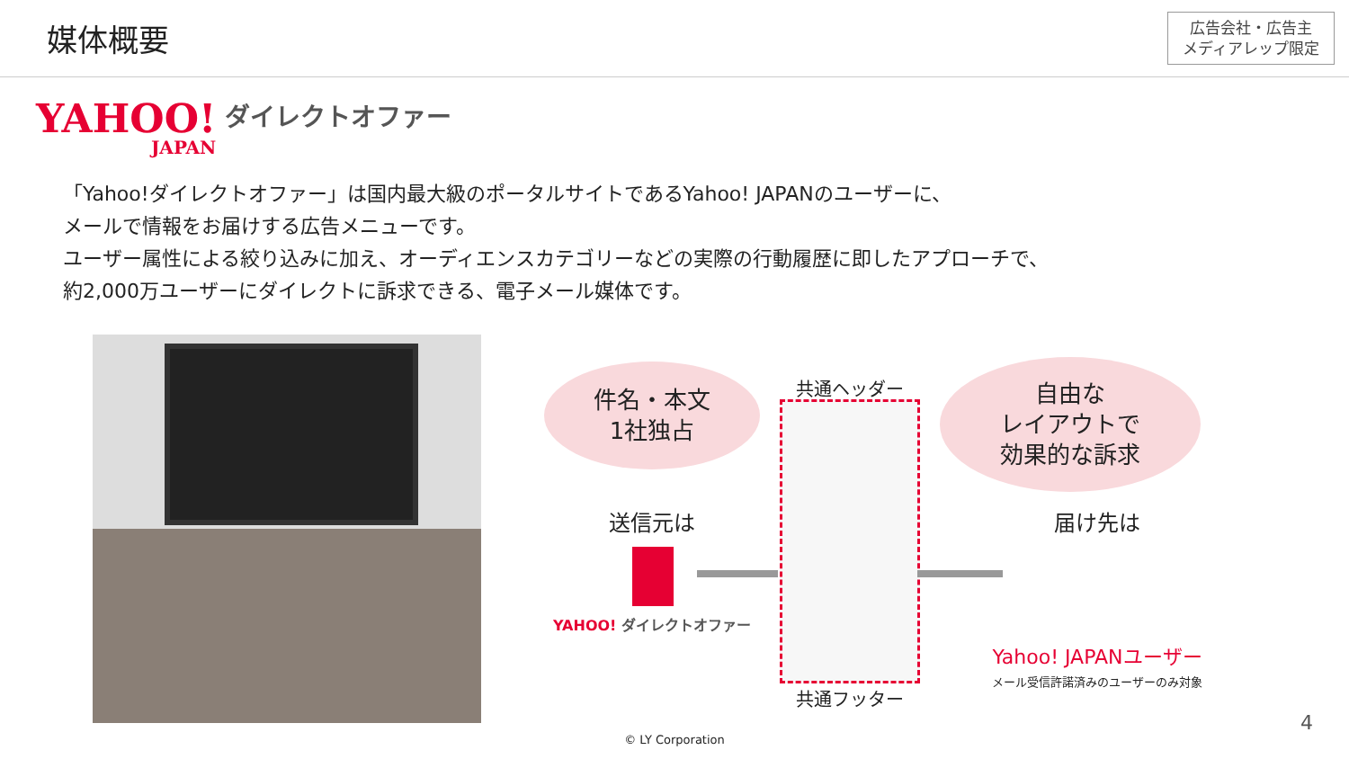媒体概要
広告会社・広告主
メディアレップ限定
YAHOO!
JAPAN
ダイレクトオファー
「Yahoo!ダイレクトオファー」は国内最大級のポータルサイトであるYahoo! JAPANのユーザーに、
メールで情報をお届けする広告メニューです。
ユーザー属性による絞り込みに加え、オーディエンスカテゴリーなどの実際の行動履歴に即したアプローチで、
約2,000万ユーザーにダイレクトに訴求できる、電子メール媒体です。
件名・本文
1社独占
自由な
レイアウトで
効果的な訴求
共通ヘッダー
共通フッター
送信元は
YAHOO! ダイレクトオファー
届け先は
Yahoo! JAPANユーザー
メール受信許諾済みのユーザーのみ対象
© LY Corporation
4